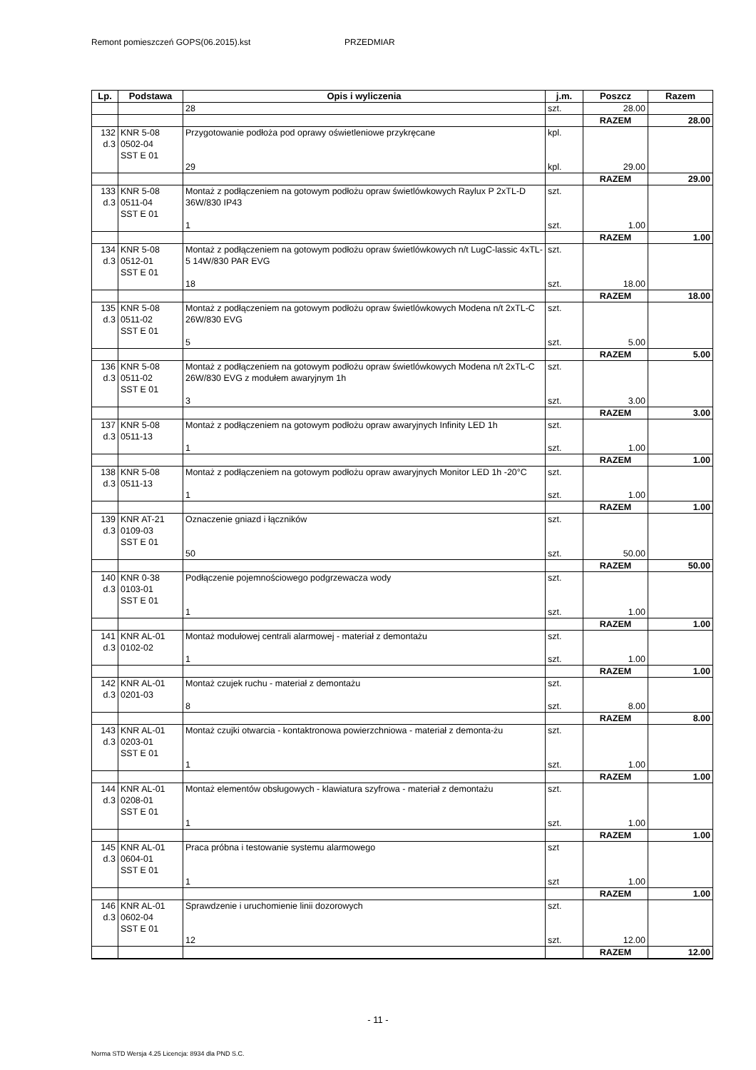Remont pomieszczeń GOPS(06.2015).kst PRZEDMIAR
| Lp. | Podstawa | Opis i wyliczenia | j.m. | Poszcz | Razem |
| --- | --- | --- | --- | --- | --- |
| | | 28 | szt. | 28.00 | |
| | | | | RAZEM | 28.00 |
| 132 d.3 | KNR 5-08 0502-04 SST E 01 | Przygotowanie podłoża pod oprawy oświetleniowe przykręcane | kpl. | | |
| | | 29 | kpl. | 29.00 | |
| | | | | RAZEM | 29.00 |
| 133 d.3 | KNR 5-08 0511-04 SST E 01 | Montaż z podłączeniem na gotowym podłożu opraw świetlówkowych Raylux P 2xTL-D 36W/830 IP43 | szt. | | |
| | | 1 | szt. | 1.00 | |
| | | | | RAZEM | 1.00 |
| 134 d.3 | KNR 5-08 0512-01 SST E 01 | Montaż z podłączeniem na gotowym podłożu opraw świetlówkowych n/t LugC-lassic 4xTL-5 14W/830 PAR EVG | szt. | | |
| | | 18 | szt. | 18.00 | |
| | | | | RAZEM | 18.00 |
| 135 d.3 | KNR 5-08 0511-02 SST E 01 | Montaż z podłączeniem na gotowym podłożu opraw świetlówkowych Modena n/t 2xTL-C 26W/830 EVG | szt. | | |
| | | 5 | szt. | 5.00 | |
| | | | | RAZEM | 5.00 |
| 136 d.3 | KNR 5-08 0511-02 SST E 01 | Montaż z podłączeniem na gotowym podłożu opraw świetlówkowych Modena n/t 2xTL-C 26W/830 EVG z modułem awaryjnym 1h | szt. | | |
| | | 3 | szt. | 3.00 | |
| | | | | RAZEM | 3.00 |
| 137 d.3 | KNR 5-08 0511-13 | Montaż z podłączeniem na gotowym podłożu opraw awaryjnych Infinity LED 1h | szt. | | |
| | | 1 | szt. | 1.00 | |
| | | | | RAZEM | 1.00 |
| 138 d.3 | KNR 5-08 0511-13 | Montaż z podłączeniem na gotowym podłożu opraw awaryjnych Monitor LED 1h -20°C | szt. | | |
| | | 1 | szt. | 1.00 | |
| | | | | RAZEM | 1.00 |
| 139 d.3 | KNR AT-21 0109-03 SST E 01 | Oznaczenie gniazd i łączników | szt. | | |
| | | 50 | szt. | 50.00 | |
| | | | | RAZEM | 50.00 |
| 140 d.3 | KNR 0-38 0103-01 SST E 01 | Podłączenie pojemnościowego podgrzewacza wody | szt. | | |
| | | 1 | szt. | 1.00 | |
| | | | | RAZEM | 1.00 |
| 141 d.3 | KNR AL-01 0102-02 | Montaż modułowej centrali alarmowej - materiał z demontażu | szt. | | |
| | | 1 | szt. | 1.00 | |
| | | | | RAZEM | 1.00 |
| 142 d.3 | KNR AL-01 0201-03 | Montaż czujek ruchu - materiał z demontażu | szt. | | |
| | | 8 | szt. | 8.00 | |
| | | | | RAZEM | 8.00 |
| 143 d.3 | KNR AL-01 0203-01 SST E 01 | Montaż czujki otwarcia - kontaktronowa powierzchniowa - materiał z demonta-żu | szt. | | |
| | | 1 | szt. | 1.00 | |
| | | | | RAZEM | 1.00 |
| 144 d.3 | KNR AL-01 0208-01 SST E 01 | Montaż elementów obsługowych - klawiatura szyfrowa - materiał z demontażu | szt. | | |
| | | 1 | szt. | 1.00 | |
| | | | | RAZEM | 1.00 |
| 145 d.3 | KNR AL-01 0604-01 SST E 01 | Praca próbna i testowanie systemu alarmowego | szt | | |
| | | 1 | szt | 1.00 | |
| | | | | RAZEM | 1.00 |
| 146 d.3 | KNR AL-01 0602-04 SST E 01 | Sprawdzenie i uruchomienie linii dozorowych | szt. | | |
| | | 12 | szt. | 12.00 | |
| | | | | RAZEM | 12.00 |
- 11 -
Norma STD Wersja 4.25 Licencja: 8934 dla PND S.C.